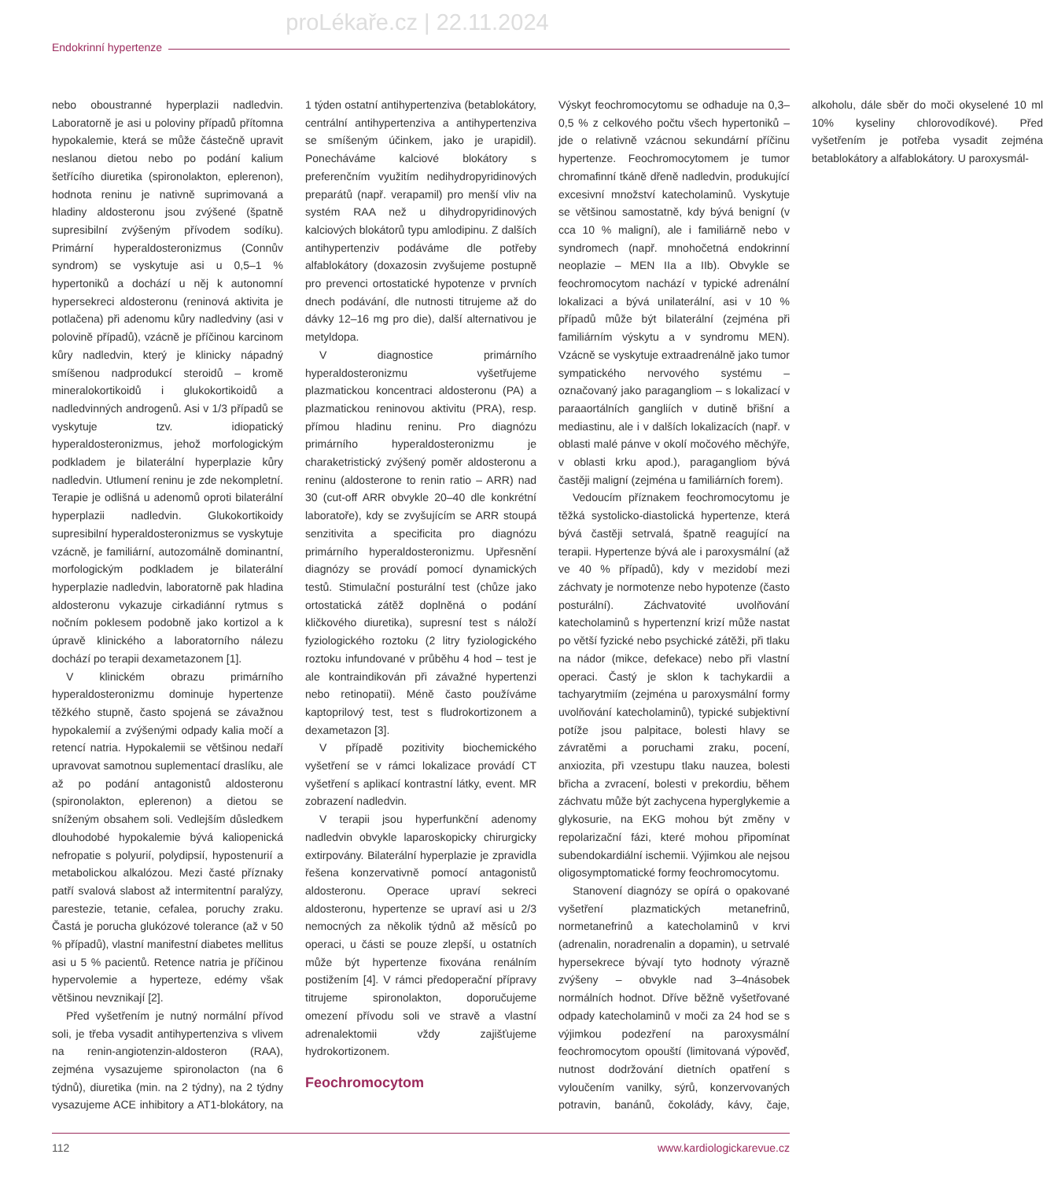proLékaře.cz | 22.11.2024
Endokrinní hypertenze
nebo oboustranné hyperplazii nadledvin. Laboratorně je asi u poloviny případů přítomna hypokalemie, která se může částečně upravit neslanou dietou nebo po podání kalium šetřícího diuretika (spironolakton, eplerenon), hodnota reninu je nativně suprimovaná a hladiny aldosteronu jsou zvýšené (špatně supresibilní zvýšeným přívodem sodíku). Primární hyperaldosteronizmus (Connův syndrom) se vyskytuje asi u 0,5–1 % hypertoniků a dochází u něj k autonomní hypersekreci aldosteronu (reninová aktivita je potlačena) při adenomu kůry nadledviny (asi v polovině případů), vzácně je příčinou karcinom kůry nadledvin, který je klinicky nápadný smíšenou nadprodukcí steroidů – kromě mineralokortikoidů i glukokortikoidů a nadledvinných androgenů. Asi v 1/3 případů se vyskytuje tzv. idiopatický hyperaldosteronizmus, jehož morfologickým podkladem je bilaterální hyperplazie kůry nadledvin. Utlumení reninu je zde nekompletní. Terapie je odlišná u adenomů oproti bilaterální hyperplazii nadledvin. Glukokortikoidy supresibilní hyperaldosteronizmus se vyskytuje vzácně, je familiární, autozomálně dominantní, morfologickým podkladem je bilaterální hyperplazie nadledvin, laboratorně pak hladina aldosteronu vykazuje cirkadiánní rytmus s nočním poklesem podobně jako kortizol a k úpravě klinického a laboratorního nálezu dochází po terapii dexametazonem [1].
V klinickém obrazu primárního hyperaldosteronizmu dominuje hypertenze těžkého stupně, často spojená se závažnou hypokalemií a zvýšenými odpady kalia močí a retencí natria. Hypokalemii se většinou nedaří upravovat samotnou suplementací draslíku, ale až po podání antagonistů aldosteronu (spironolakton, eplerenon) a dietou se sníženým obsahem soli. Vedlejším důsledkem dlouhodobé hypokalemie bývá kaliopenická nefropatie s polyurií, polydipsií, hypostenurií a metabolickou alkalózou. Mezi časté příznaky patří svalová slabost až intermitentní paralýzy, parestezie, tetanie, cefalea, poruchy zraku. Častá je porucha glukózové tolerance (až v 50 % případů), vlastní manifestní diabetes mellitus asi u 5 % pacientů. Retence natria je příčinou hypervolemie a hyperteze, edémy však většinou nevznikají [2].
Před vyšetřením je nutný normální přívod soli, je třeba vysadit antihypertenziva s vlivem na renin-angiotenzin-aldosteron (RAA), zejména vysazujeme spironolacton (na 6 týdnů), diuretika (min. na 2 týdny), na 2 týdny vysazujeme ACE inhibitory a AT1-blokátory, na 1 týden ostatní antihypertenziva (betablokátory, centrální antihypertenziva a antihypertenziva se smíšeným účinkem, jako je urapidil). Ponecháváme kalciové blokátory s preferenčním využitím nedihydropyridinových preparátů (např. verapamil) pro menší vliv na systém RAA než u dihydropyridinových kalciových blokátorů typu amlodipinu. Z dalších antihypertenziv podáváme dle potřeby alfablokátory (doxazosin zvyšujeme postupně pro prevenci ortostatické hypotenze v prvních dnech podávání, dle nutnosti titrujeme až do dávky 12–16 mg pro die), další alternativou je metyldopa.
V diagnostice primárního hyperaldosteronizmu vyšetřujeme plazmatickou koncentraci aldosteronu (PA) a plazmatickou reninovou aktivitu (PRA), resp. přímou hladinu reninu. Pro diagnózu primárního hyperaldosteronizmu je charaketristický zvýšený poměr aldosteronu a reninu (aldosterone to renin ratio – ARR) nad 30 (cut-off ARR obvykle 20–40 dle konkrétní laboratoře), kdy se zvyšujícím se ARR stoupá senzitivita a specificita pro diagnózu primárního hyperaldosteronizmu. Upřesnění diagnózy se provádí pomocí dynamických testů. Stimulační posturální test (chůze jako ortostatická zátěž doplněná o podání kličkového diuretika), supresní test s náloží fyziologického roztoku (2 litry fyziologického roztoku infundované v průběhu 4 hod – test je ale kontraindikován při závažné hypertenzi nebo retinopatii). Méně často používáme kaptoprilový test, test s fludrokortizonem a dexametazon [3].
V případě pozitivity biochemického vyšetření se v rámci lokalizace provádí CT vyšetření s aplikací kontrastní látky, event. MR zobrazení nadledvin.
V terapii jsou hyperfunkční adenomy nadledvin obvykle laparoskopicky chirurgicky extirpovány. Bilaterální hyperplazie je zpravidla řešena konzervativně pomocí antagonistů aldosteronu. Operace upraví sekreci aldosteronu, hypertenze se upraví asi u 2/3 nemocných za několik týdnů až měsíců po operaci, u části se pouze zlepší, u ostatních může být hypertenze fixována renálním postižením [4]. V rámci předoperační přípravy titrujeme spironolakton, doporučujeme omezení přívodu soli ve stravě a vlastní adrenalektomii vždy zajišťujeme hydrokortizonem.
Feochromocytom
Výskyt feochromocytomu se odhaduje na 0,3–0,5 % z celkového počtu všech hypertoniků – jde o relativně vzácnou sekundární příčinu hypertenze. Feochromocytomem je tumor chromafinní tkáně dřeně nadledvin, produkující excesivní množství katecholaminů. Vyskytuje se většinou samostatně, kdy bývá benigní (v cca 10 % maligní), ale i familiárně nebo v syndromech (např. mnohočetná endokrinní neoplazie – MEN IIa a IIb). Obvykle se feochromocytom nachází v typické adrenální lokalizaci a bývá unilaterální, asi v 10 % případů může být bilaterální (zejména při familiárním výskytu a v syndromu MEN). Vzácně se vyskytuje extraadrenálně jako tumor sympatického nervového systému – označovaný jako paragangliom – s lokalizací v paraaortálních gangliích v dutině břišní a mediastinu, ale i v dalších lokalizacích (např. v oblasti malé pánve v okolí močového měchýře, v oblasti krku apod.), paragangliom bývá častěji maligní (zejména u familiárních forem).
Vedoucím příznakem feochromocytomu je těžká systolicko-diastolická hypertenze, která bývá častěji setrvalá, špatně reagující na terapii. Hypertenze bývá ale i paroxysmální (až ve 40 % případů), kdy v mezidobí mezi záchvaty je normotenze nebo hypotenze (často posturální). Záchvatovité uvolňování katecholaminů s hypertenzní krizí může nastat po větší fyzické nebo psychické zátěži, při tlaku na nádor (mikce, defekace) nebo při vlastní operaci. Častý je sklon k tachykardii a tachyarytmiím (zejména u paroxysmální formy uvolňování katecholaminů), typické subjektivní potíže jsou palpitace, bolesti hlavy se závratěmi a poruchami zraku, pocení, anxiozita, při vzestupu tlaku nauzea, bolesti břicha a zvracení, bolesti v prekordiu, během záchvatu může být zachycena hyperglykemie a glykosurie, na EKG mohou být změny v repolarizační fázi, které mohou připomínat subendokardiální ischemii. Výjimkou ale nejsou oligosymptomatické formy feochromocytomu.
Stanovení diagnózy se opírá o opakované vyšetření plazmatických metanefrinů, normetanefrinů a katecholaminů v krvi (adrenalin, noradrenalin a dopamin), u setrvalé hypersekrece bývají tyto hodnoty výrazně zvýšeny – obvykle nad 3–4násobek normálních hodnot. Dříve běžně vyšetřované odpady katecholaminů v moči za 24 hod se s výjimkou podezření na paroxysmální feochromocytom opouští (limitovaná výpověď, nutnost dodržování dietních opatření s vyloučením vanilky, sýrů, konzervovaných potravin, banánů, čokolády, kávy, čaje, alkoholu, dále sběr do moči okyselené 10 ml 10% kyseliny chlorovodíkové). Před vyšetřením je potřeba vysadit zejména betablokátory a alfablokátory. U paroxysmál-
112 www.kardiologickarevue.cz